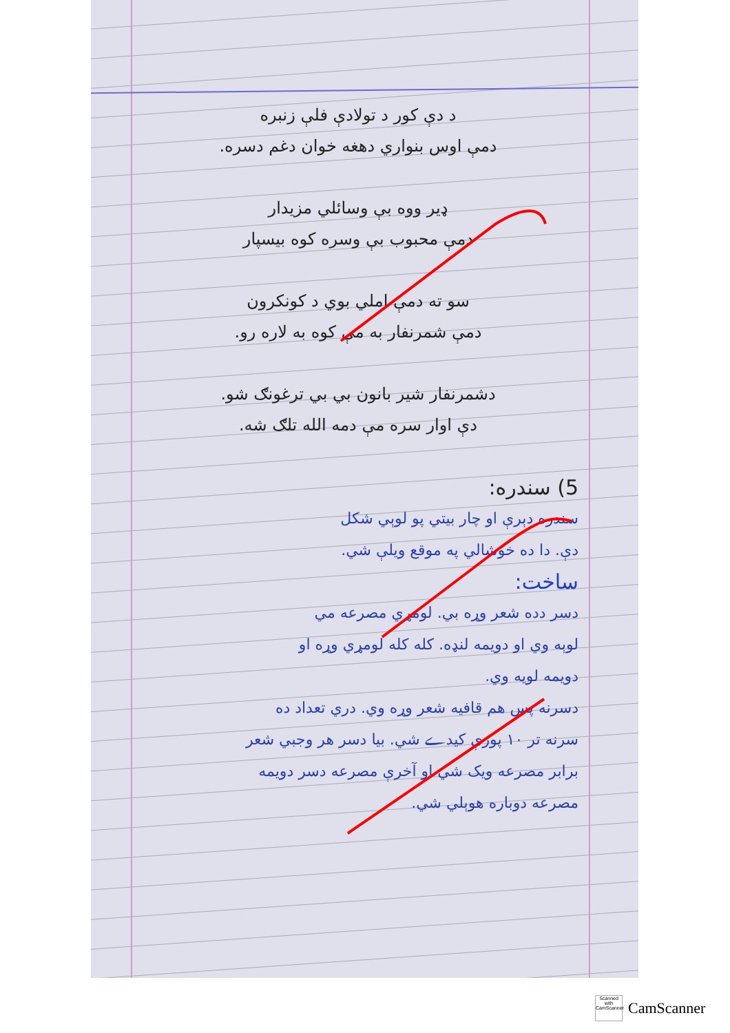د دې کور د تولادې فلې زنبره
دمې اوس بنواري دهغه خوان دغم دسره.
ډیر ووه بې وسائلي مزیدار
دمې محبوب بې وسره کوه بیسپار
سو ته دمې املي بوي د کونکرون
دمې شمرنفار به مې کوه به لاره رو.
دشمرنفار شیر بانون بي بي ترغونګ شو.
دې اوار سره مې دمه الله تلګ شه.
5) سندره:
سندره دېرې او چار بیتي پو لوېي شکل
دې. دا ده خوشالي په موقع ویلې شي.
ساخت:
دسر دده شعر وړه بي. لومړي مصرعه مي
لوېه وي او دويمه لنډه. کله کله لومړي وړه او
دويمه لويه وي.
دسرنه پس هم قافيه شعر وړه وي. دري تعداد ده
سرنه تر ۱۰ پورې کیدے شي. بیا دسر هر وجبي شعر
برابر مصرعه ویک شي او آخرې مصرعه دسر دويمه
مصرعه دوباره هوېلي شي.
Scanned with CamScanner
CamScanner